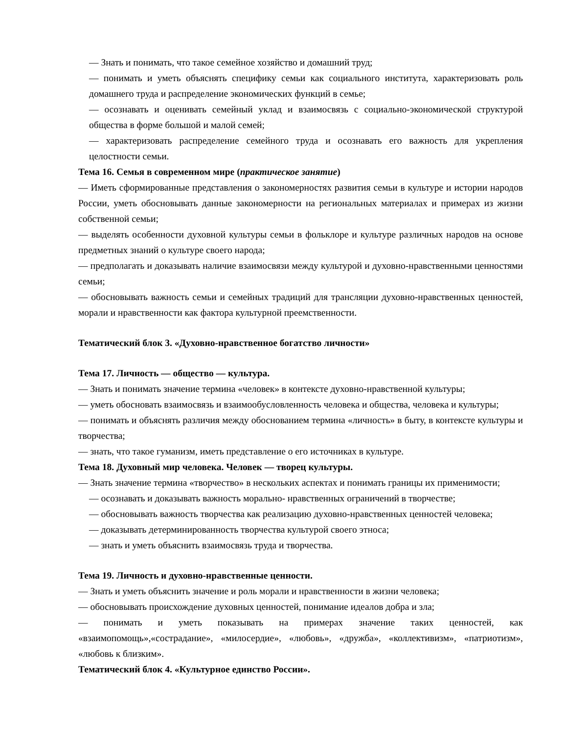— Знать и понимать, что такое семейное хозяйство и домашний труд;
— понимать и уметь объяснять специфику семьи как социального института, характеризовать роль домашнего труда и распределение экономических функций в семье;
— осознавать и оценивать семейный уклад и взаимосвязь с социально-экономической структурой общества в форме большой и малой семей;
— характеризовать распределение семейного труда и осознавать его важность для укрепления целостности семьи.
Тема 16. Семья в современном мире (практическое занятие)
— Иметь сформированные представления о закономерностях развития семьи в культуре и истории народов России, уметь обосновывать данные закономерности на региональных материалах и примерах из жизни собственной семьи;
— выделять особенности духовной культуры семьи в фольклоре и культуре различных народов на основе предметных знаний о культуре своего народа;
— предполагать и доказывать наличие взаимосвязи между культурой и духовно-нравственными ценностями семьи;
— обосновывать важность семьи и семейных традиций для трансляции духовно-нравственных ценностей, морали и нравственности как фактора культурной преемственности.
Тематический блок 3. «Духовно-нравственное богатство личности»
Тема 17. Личность — общество — культура.
— Знать и понимать значение термина «человек» в контексте духовно-нравственной культуры;
— уметь обосновать взаимосвязь и взаимообусловленность человека и общества, человека и культуры;
— понимать и объяснять различия между обоснованием термина «личность» в быту, в контексте культуры и творчества;
— знать, что такое гуманизм, иметь представление о его источниках в культуре.
Тема 18. Духовный мир человека. Человек — творец культуры.
— Знать значение термина «творчество» в нескольких аспектах и понимать границы их применимости;
— осознавать и доказывать важность морально- нравственных ограничений в творчестве;
— обосновывать важность творчества как реализацию духовно-нравственных ценностей человека;
— доказывать детерминированность творчества культурой своего этноса;
— знать и уметь объяснить взаимосвязь труда и творчества.
Тема 19. Личность и духовно-нравственные ценности.
— Знать и уметь объяснить значение и роль морали и нравственности в жизни человека;
— обосновывать происхождение духовных ценностей, понимание идеалов добра и зла;
— понимать и уметь показывать на примерах значение таких ценностей, как «взаимопомощь»,«сострадание», «милосердие», «любовь», «дружба», «коллективизм», «патриотизм», «любовь к близким».
Тематический блок 4. «Культурное единство России».